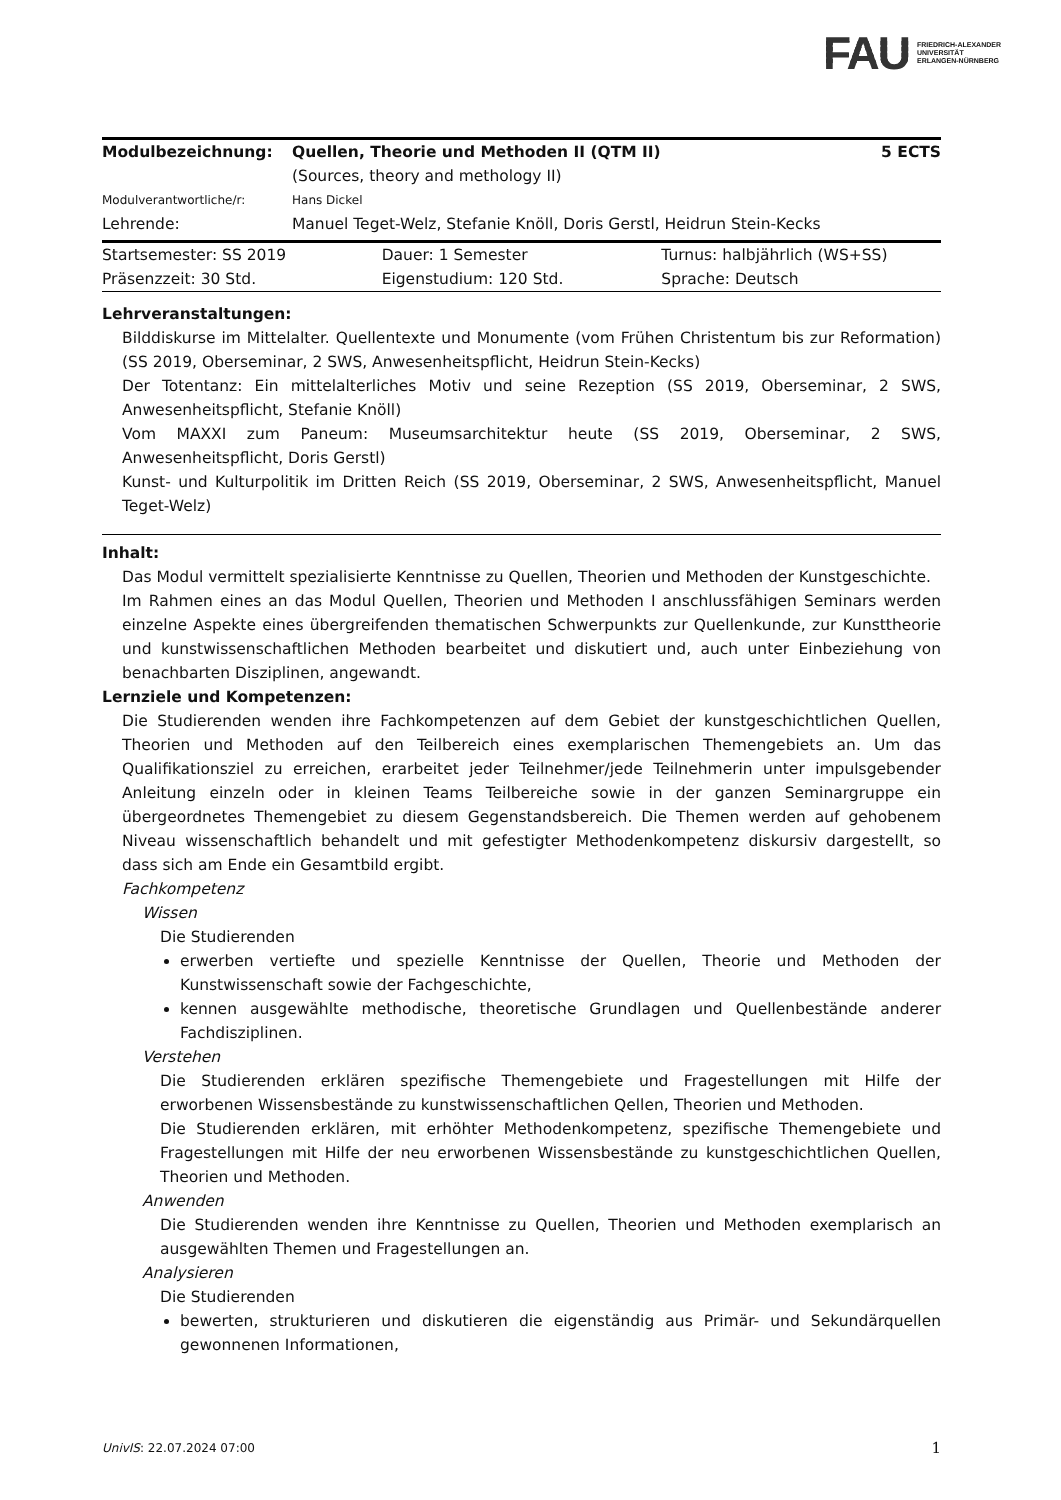FAU FRIEDRICH-ALEXANDER
UNIVERSITÄT
ERLANGEN-NÜRNBERG
| Modulbezeichnung: | Quellen, Theorie und Methoden II (QTM II) (Sources, theory and methology II) | 5 ECTS |
| Modulverantwortliche/r: | Hans Dickel | |
| Lehrende: | Manuel Teget-Welz, Stefanie Knöll, Doris Gerstl, Heidrun Stein-Kecks | |
| Startsemester: SS 2019 | Dauer: 1 Semester | Turnus: halbjährlich (WS+SS) |
| Präsenzzeit: 30 Std. | Eigenstudium: 120 Std. | Sprache: Deutsch |
Lehrveranstaltungen:
Bilddiskurse im Mittelalter. Quellentexte und Monumente (vom Frühen Christentum bis zur Reformation) (SS 2019, Oberseminar, 2 SWS, Anwesenheitspflicht, Heidrun Stein-Kecks)
Der Totentanz: Ein mittelalterliches Motiv und seine Rezeption (SS 2019, Oberseminar, 2 SWS, Anwesenheitspflicht, Stefanie Knöll)
Vom MAXXI zum Paneum: Museumsarchitektur heute (SS 2019, Oberseminar, 2 SWS, Anwesenheitspflicht, Doris Gerstl)
Kunst- und Kulturpolitik im Dritten Reich (SS 2019, Oberseminar, 2 SWS, Anwesenheitspflicht, Manuel Teget-Welz)
Inhalt:
Das Modul vermittelt spezialisierte Kenntnisse zu Quellen, Theorien und Methoden der Kunstgeschichte.
Im Rahmen eines an das Modul Quellen, Theorien und Methoden I anschlussfähigen Seminars werden einzelne Aspekte eines übergreifenden thematischen Schwerpunkts zur Quellenkunde, zur Kunsttheorie und kunstwissenschaftlichen Methoden bearbeitet und diskutiert und, auch unter Einbeziehung von benachbarten Disziplinen, angewandt.
Lernziele und Kompetenzen:
Die Studierenden wenden ihre Fachkompetenzen auf dem Gebiet der kunstgeschichtlichen Quellen, Theorien und Methoden auf den Teilbereich eines exemplarischen Themengebiets an. Um das Qualifikationsziel zu erreichen, erarbeitet jeder Teilnehmer/jede Teilnehmerin unter impulsgebender Anleitung einzeln oder in kleinen Teams Teilbereiche sowie in der ganzen Seminargruppe ein übergeordnetes Themengebiet zu diesem Gegenstandsbereich. Die Themen werden auf gehobenem Niveau wissenschaftlich behandelt und mit gefestigter Methodenkompetenz diskursiv dargestellt, so dass sich am Ende ein Gesamtbild ergibt.
Fachkompetenz
Wissen
Die Studierenden
erwerben vertiefte und spezielle Kenntnisse der Quellen, Theorie und Methoden der Kunstwissenschaft sowie der Fachgeschichte,
kennen ausgewählte methodische, theoretische Grundlagen und Quellenbestände anderer Fachdisziplinen.
Verstehen
Die Studierenden erklären spezifische Themengebiete und Fragestellungen mit Hilfe der erworbenen Wissensbestände zu kunstwissenschaftlichen Qellen, Theorien und Methoden.
Die Studierenden erklären, mit erhöhter Methodenkompetenz, spezifische Themengebiete und Fragestellungen mit Hilfe der neu erworbenen Wissensbestände zu kunstgeschichtlichen Quellen, Theorien und Methoden.
Anwenden
Die Studierenden wenden ihre Kenntnisse zu Quellen, Theorien und Methoden exemplarisch an ausgewählten Themen und Fragestellungen an.
Analysieren
Die Studierenden
bewerten, strukturieren und diskutieren die eigenständig aus Primär- und Sekundärquellen gewonnenen Informationen,
UnivIS: 22.07.2024 07:00 1